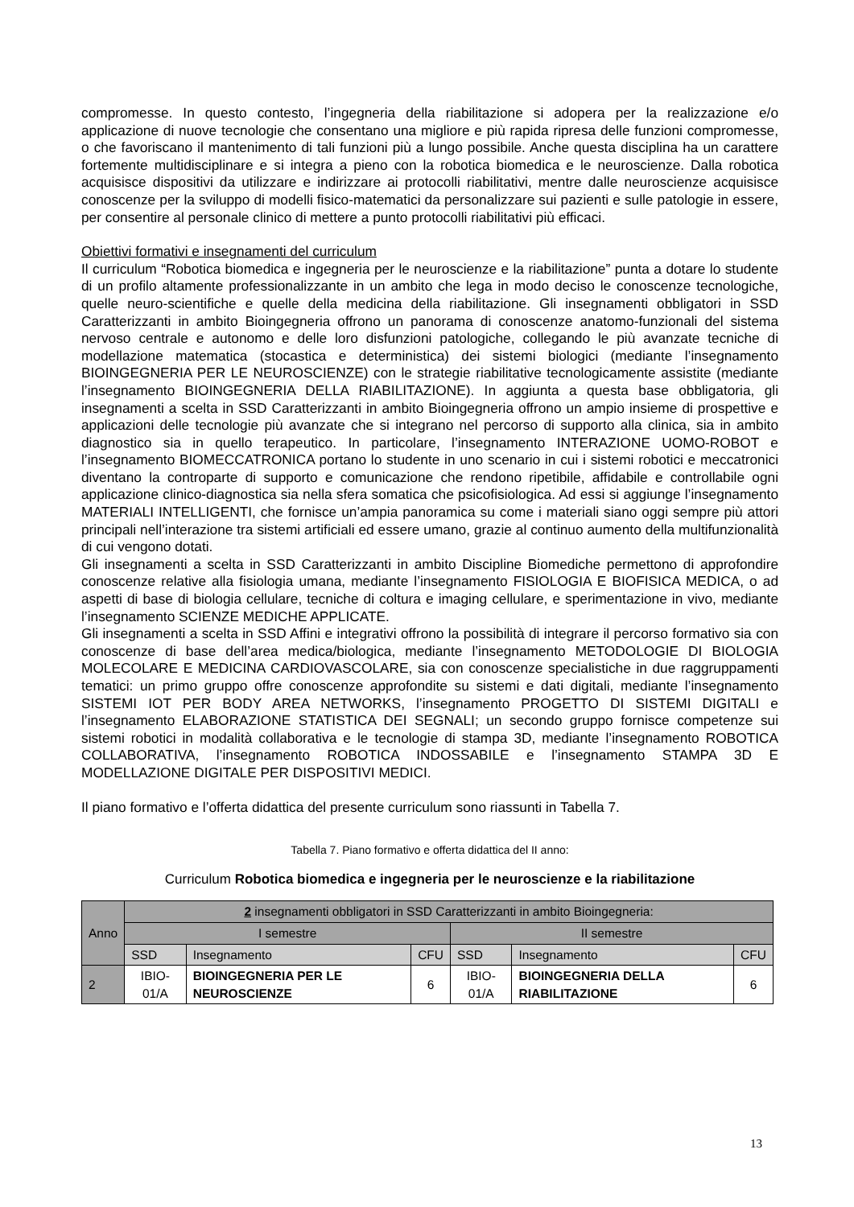compromesse. In questo contesto, l’ingegneria della riabilitazione si adopera per la realizzazione e/o applicazione di nuove tecnologie che consentano una migliore e più rapida ripresa delle funzioni compromesse, o che favoriscano il mantenimento di tali funzioni più a lungo possibile. Anche questa disciplina ha un carattere fortemente multidisciplinare e si integra a pieno con la robotica biomedica e le neuroscienze. Dalla robotica acquisisce dispositivi da utilizzare e indirizzare ai protocolli riabilitativi, mentre dalle neuroscienze acquisisce conoscenze per la sviluppo di modelli fisico-matematici da personalizzare sui pazienti e sulle patologie in essere, per consentire al personale clinico di mettere a punto protocolli riabilitativi più efficaci.
Obiettivi formativi e insegnamenti del curriculum
Il curriculum “Robotica biomedica e ingegneria per le neuroscienze e la riabilitazione” punta a dotare lo studente di un profilo altamente professionalizzante in un ambito che lega in modo deciso le conoscenze tecnologiche, quelle neuro-scientifiche e quelle della medicina della riabilitazione. Gli insegnamenti obbligatori in SSD Caratterizzanti in ambito Bioingegneria offrono un panorama di conoscenze anatomo-funzionali del sistema nervoso centrale e autonomo e delle loro disfunzioni patologiche, collegando le più avanzate tecniche di modellazione matematica (stocastica e deterministica) dei sistemi biologici (mediante l’insegnamento BIOINGEGNERIA PER LE NEUROSCIENZE) con le strategie riabilitative tecnologicamente assistite (mediante l’insegnamento BIOINGEGNERIA DELLA RIABILITAZIONE). In aggiunta a questa base obbligatoria, gli insegnamenti a scelta in SSD Caratterizzanti in ambito Bioingegneria offrono un ampio insieme di prospettive e applicazioni delle tecnologie più avanzate che si integrano nel percorso di supporto alla clinica, sia in ambito diagnostico sia in quello terapeutico. In particolare, l’insegnamento INTERAZIONE UOMO-ROBOT e l’insegnamento BIOMECCATRONICA portano lo studente in uno scenario in cui i sistemi robotici e meccatronici diventano la controparte di supporto e comunicazione che rendono ripetibile, affidabile e controllabile ogni applicazione clinico-diagnostica sia nella sfera somatica che psicofisiologica. Ad essi si aggiunge l’insegnamento MATERIALI INTELLIGENTI, che fornisce un’ampia panoramica su come i materiali siano oggi sempre più attori principali nell’interazione tra sistemi artificiali ed essere umano, grazie al continuo aumento della multifunzionalità di cui vengono dotati.
Gli insegnamenti a scelta in SSD Caratterizzanti in ambito Discipline Biomediche permettono di approfondire conoscenze relative alla fisiologia umana, mediante l’insegnamento FISIOLOGIA E BIOFISICA MEDICA, o ad aspetti di base di biologia cellulare, tecniche di coltura e imaging cellulare, e sperimentazione in vivo, mediante l’insegnamento SCIENZE MEDICHE APPLICATE.
Gli insegnamenti a scelta in SSD Affini e integrativi offrono la possibilità di integrare il percorso formativo sia con conoscenze di base dell’area medica/biologica, mediante l’insegnamento METODOLOGIE DI BIOLOGIA MOLECOLARE E MEDICINA CARDIOVASCOLARE, sia con conoscenze specialistiche in due raggruppamenti tematici: un primo gruppo offre conoscenze approfondite su sistemi e dati digitali, mediante l’insegnamento SISTEMI IOT PER BODY AREA NETWORKS, l’insegnamento PROGETTO DI SISTEMI DIGITALI e l’insegnamento ELABORAZIONE STATISTICA DEI SEGNALI; un secondo gruppo fornisce competenze sui sistemi robotici in modalità collaborativa e le tecnologie di stampa 3D, mediante l’insegnamento ROBOTICA COLLABORATIVA, l’insegnamento ROBOTICA INDOSSABILE e l’insegnamento STAMPA 3D E MODELLAZIONE DIGITALE PER DISPOSITIVI MEDICI.
Il piano formativo e l’offerta didattica del presente curriculum sono riassunti in Tabella 7.
Tabella 7. Piano formativo e offerta didattica del II anno:
Curriculum Robotica biomedica e ingegneria per le neuroscienze e la riabilitazione
| Anno | 2 insegnamenti obbligatori in SSD Caratterizzanti in ambito Bioingegneria: | | | | | |
| | I semestre | | | II semestre | | |
| | SSD | Insegnamento | CFU | SSD | Insegnamento | CFU |
| 2 | IBIO-01/A | BIOINGEGNERIA PER LE NEUROSCIENZE | 6 | IBIO-01/A | BIOINGEGNERIA DELLA RIABILITAZIONE | 6 |
13